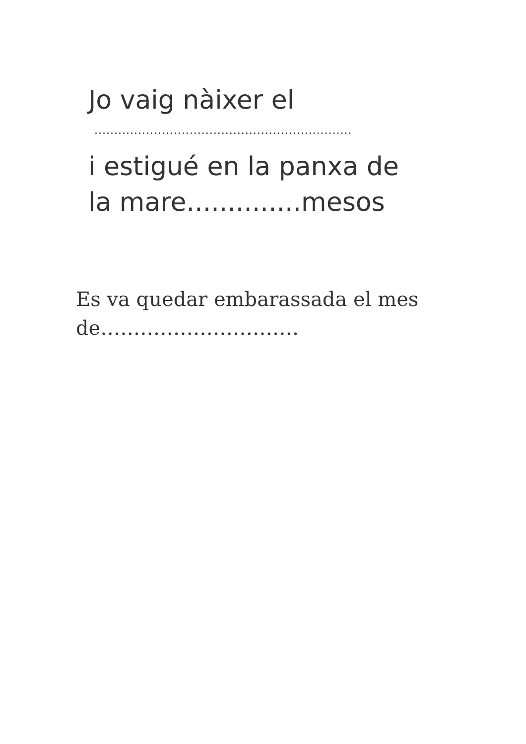Jo vaig nàixer el
.................................................................
i estigué en la panxa de
la mare..............mesos
Es va quedar embarassada el mes
de…………………………